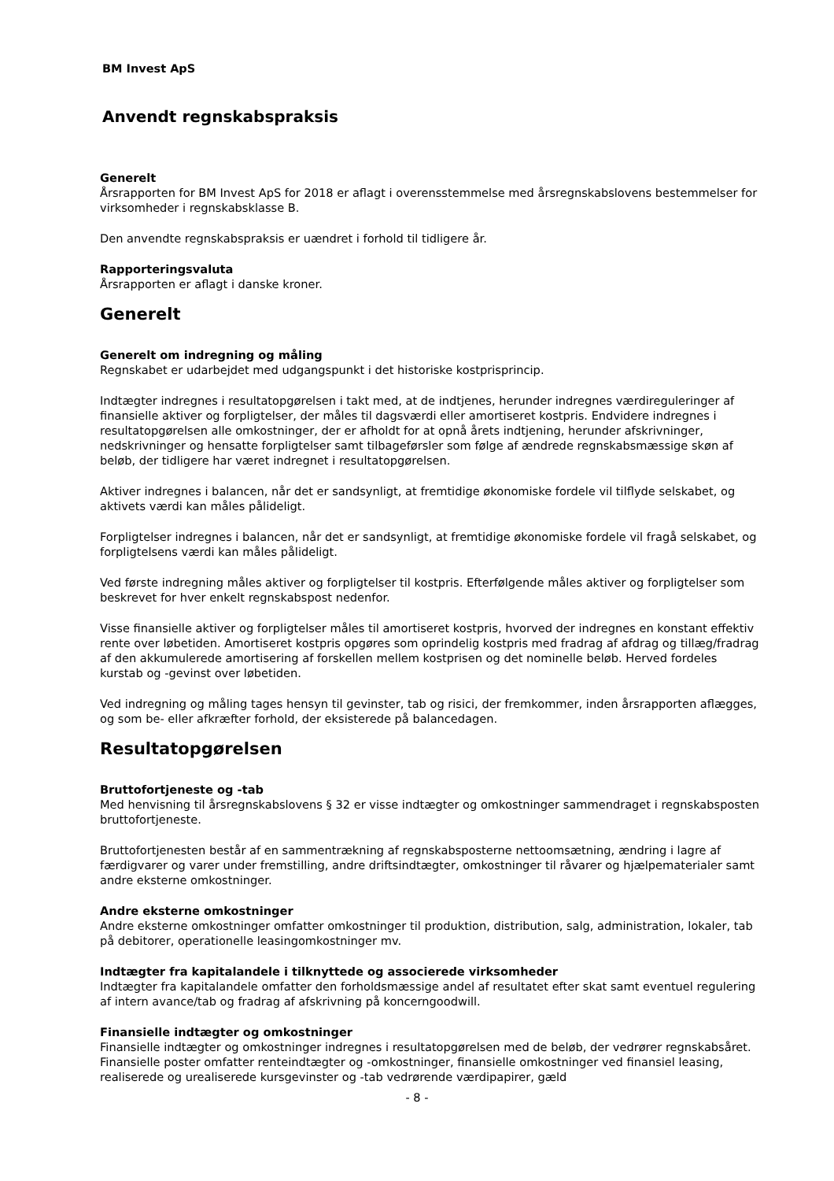BM Invest ApS
Anvendt regnskabspraksis
Generelt
Årsrapporten for BM Invest ApS for 2018 er aflagt i overensstemmelse med årsregnskabslovens bestemmelser for virksomheder i regnskabsklasse B.
Den anvendte regnskabspraksis er uændret i forhold til tidligere år.
Rapporteringsvaluta
Årsrapporten er aflagt i danske kroner.
Generelt
Generelt om indregning og måling
Regnskabet er udarbejdet med udgangspunkt i det historiske kostprisprincip.
Indtægter indregnes i resultatopgørelsen i takt med, at de indtjenes, herunder indregnes værdireguleringer af finansielle aktiver og forpligtelser, der måles til dagsværdi eller amortiseret kostpris. Endvidere indregnes i resultatopgørelsen alle omkostninger, der er afholdt for at opnå årets indtjening, herunder afskrivninger, nedskrivninger og hensatte forpligtelser samt tilbageførsler som følge af ændrede regnskabsmæssige skøn af beløb, der tidligere har været indregnet i resultatopgørelsen.
Aktiver indregnes i balancen, når det er sandsynligt, at fremtidige økonomiske fordele vil tilflyde selskabet, og aktivets værdi kan måles pålideligt.
Forpligtelser indregnes i balancen, når det er sandsynligt, at fremtidige økonomiske fordele vil fragå selskabet, og forpligtelsens værdi kan måles pålideligt.
Ved første indregning måles aktiver og forpligtelser til kostpris. Efterfølgende måles aktiver og forpligtelser som beskrevet for hver enkelt regnskabspost nedenfor.
Visse finansielle aktiver og forpligtelser måles til amortiseret kostpris, hvorved der indregnes en konstant effektiv rente over løbetiden. Amortiseret kostpris opgøres som oprindelig kostpris med fradrag af afdrag og tillæg/fradrag af den akkumulerede amortisering af forskellen mellem kostprisen og det nominelle beløb. Herved fordeles kurstab og -gevinst over løbetiden.
Ved indregning og måling tages hensyn til gevinster, tab og risici, der fremkommer, inden årsrapporten aflægges, og som be- eller afkræfter forhold, der eksisterede på balancedagen.
Resultatopgørelsen
Bruttofortjeneste og -tab
Med henvisning til årsregnskabslovens § 32 er visse indtægter og omkostninger sammendraget i regnskabsposten bruttofortjeneste.
Bruttofortjenesten består af en sammentrækning af regnskabsposterne nettoomsætning, ændring i lagre af færdigvarer og varer under fremstilling, andre driftsindtægter, omkostninger til råvarer og hjælpematerialer samt andre eksterne omkostninger.
Andre eksterne omkostninger
Andre eksterne omkostninger omfatter omkostninger til produktion, distribution, salg, administration, lokaler, tab på debitorer, operationelle leasingomkostninger mv.
Indtægter fra kapitalandele i tilknyttede og associerede virksomheder
Indtægter fra kapitalandele omfatter den forholdsmæssige andel af resultatet efter skat samt eventuel regulering af intern avance/tab og fradrag af afskrivning på koncerngoodwill.
Finansielle indtægter og omkostninger
Finansielle indtægter og omkostninger indregnes i resultatopgørelsen med de beløb, der vedrører regnskabsåret. Finansielle poster omfatter renteindtægter og -omkostninger, finansielle omkostninger ved finansiel leasing, realiserede og urealiserede kursgevinster og -tab vedrørende værdipapirer, gæld
- 8 -